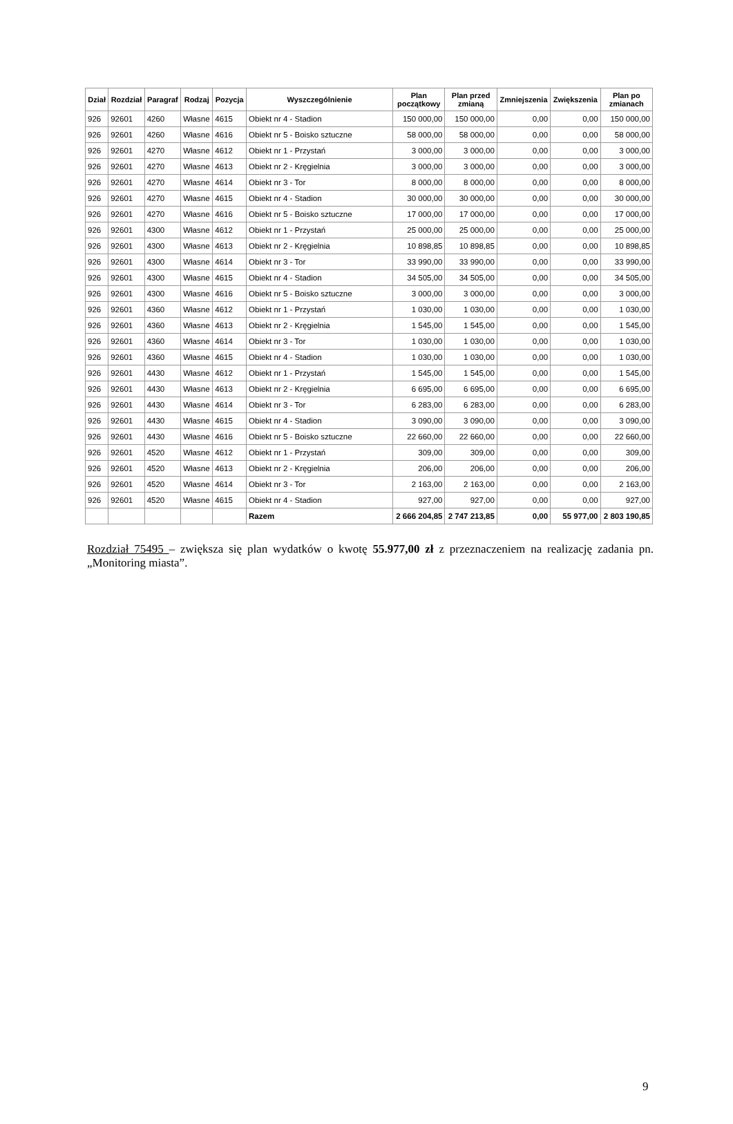| Dział | Rozdział | Paragraf | Rodzaj | Pozycja | Wyszczególnienie | Plan początkowy | Plan przed zmianą | Zmniejszenia | Zwiększenia | Plan po zmianach |
| --- | --- | --- | --- | --- | --- | --- | --- | --- | --- | --- |
| 926 | 92601 | 4260 | Własne | 4615 | Obiekt nr 4 - Stadion | 150 000,00 | 150 000,00 | 0,00 | 0,00 | 150 000,00 |
| 926 | 92601 | 4260 | Własne | 4616 | Obiekt nr 5 - Boisko sztuczne | 58 000,00 | 58 000,00 | 0,00 | 0,00 | 58 000,00 |
| 926 | 92601 | 4270 | Własne | 4612 | Obiekt nr 1 - Przystań | 3 000,00 | 3 000,00 | 0,00 | 0,00 | 3 000,00 |
| 926 | 92601 | 4270 | Własne | 4613 | Obiekt nr 2 - Kręgielnia | 3 000,00 | 3 000,00 | 0,00 | 0,00 | 3 000,00 |
| 926 | 92601 | 4270 | Własne | 4614 | Obiekt nr 3 - Tor | 8 000,00 | 8 000,00 | 0,00 | 0,00 | 8 000,00 |
| 926 | 92601 | 4270 | Własne | 4615 | Obiekt nr 4 - Stadion | 30 000,00 | 30 000,00 | 0,00 | 0,00 | 30 000,00 |
| 926 | 92601 | 4270 | Własne | 4616 | Obiekt nr 5 - Boisko sztuczne | 17 000,00 | 17 000,00 | 0,00 | 0,00 | 17 000,00 |
| 926 | 92601 | 4300 | Własne | 4612 | Obiekt nr 1 - Przystań | 25 000,00 | 25 000,00 | 0,00 | 0,00 | 25 000,00 |
| 926 | 92601 | 4300 | Własne | 4613 | Obiekt nr 2 - Kręgielnia | 10 898,85 | 10 898,85 | 0,00 | 0,00 | 10 898,85 |
| 926 | 92601 | 4300 | Własne | 4614 | Obiekt nr 3 - Tor | 33 990,00 | 33 990,00 | 0,00 | 0,00 | 33 990,00 |
| 926 | 92601 | 4300 | Własne | 4615 | Obiekt nr 4 - Stadion | 34 505,00 | 34 505,00 | 0,00 | 0,00 | 34 505,00 |
| 926 | 92601 | 4300 | Własne | 4616 | Obiekt nr 5 - Boisko sztuczne | 3 000,00 | 3 000,00 | 0,00 | 0,00 | 3 000,00 |
| 926 | 92601 | 4360 | Własne | 4612 | Obiekt nr 1 - Przystań | 1 030,00 | 1 030,00 | 0,00 | 0,00 | 1 030,00 |
| 926 | 92601 | 4360 | Własne | 4613 | Obiekt nr 2 - Kręgielnia | 1 545,00 | 1 545,00 | 0,00 | 0,00 | 1 545,00 |
| 926 | 92601 | 4360 | Własne | 4614 | Obiekt nr 3 - Tor | 1 030,00 | 1 030,00 | 0,00 | 0,00 | 1 030,00 |
| 926 | 92601 | 4360 | Własne | 4615 | Obiekt nr 4 - Stadion | 1 030,00 | 1 030,00 | 0,00 | 0,00 | 1 030,00 |
| 926 | 92601 | 4430 | Własne | 4612 | Obiekt nr 1 - Przystań | 1 545,00 | 1 545,00 | 0,00 | 0,00 | 1 545,00 |
| 926 | 92601 | 4430 | Własne | 4613 | Obiekt nr 2 - Kręgielnia | 6 695,00 | 6 695,00 | 0,00 | 0,00 | 6 695,00 |
| 926 | 92601 | 4430 | Własne | 4614 | Obiekt nr 3 - Tor | 6 283,00 | 6 283,00 | 0,00 | 0,00 | 6 283,00 |
| 926 | 92601 | 4430 | Własne | 4615 | Obiekt nr 4 - Stadion | 3 090,00 | 3 090,00 | 0,00 | 0,00 | 3 090,00 |
| 926 | 92601 | 4430 | Własne | 4616 | Obiekt nr 5 - Boisko sztuczne | 22 660,00 | 22 660,00 | 0,00 | 0,00 | 22 660,00 |
| 926 | 92601 | 4520 | Własne | 4612 | Obiekt nr 1 - Przystań | 309,00 | 309,00 | 0,00 | 0,00 | 309,00 |
| 926 | 92601 | 4520 | Własne | 4613 | Obiekt nr 2 - Kręgielnia | 206,00 | 206,00 | 0,00 | 0,00 | 206,00 |
| 926 | 92601 | 4520 | Własne | 4614 | Obiekt nr 3 - Tor | 2 163,00 | 2 163,00 | 0,00 | 0,00 | 2 163,00 |
| 926 | 92601 | 4520 | Własne | 4615 | Obiekt nr 4 - Stadion | 927,00 | 927,00 | 0,00 | 0,00 | 927,00 |
| | | | | | Razem | 2 666 204,85 | 2 747 213,85 | 0,00 | 55 977,00 | 2 803 190,85 |
Rozdział 75495 – zwiększa się plan wydatków o kwotę 55.977,00 zł z przeznaczeniem na realizację zadania pn. „Monitoring miasta”.
9